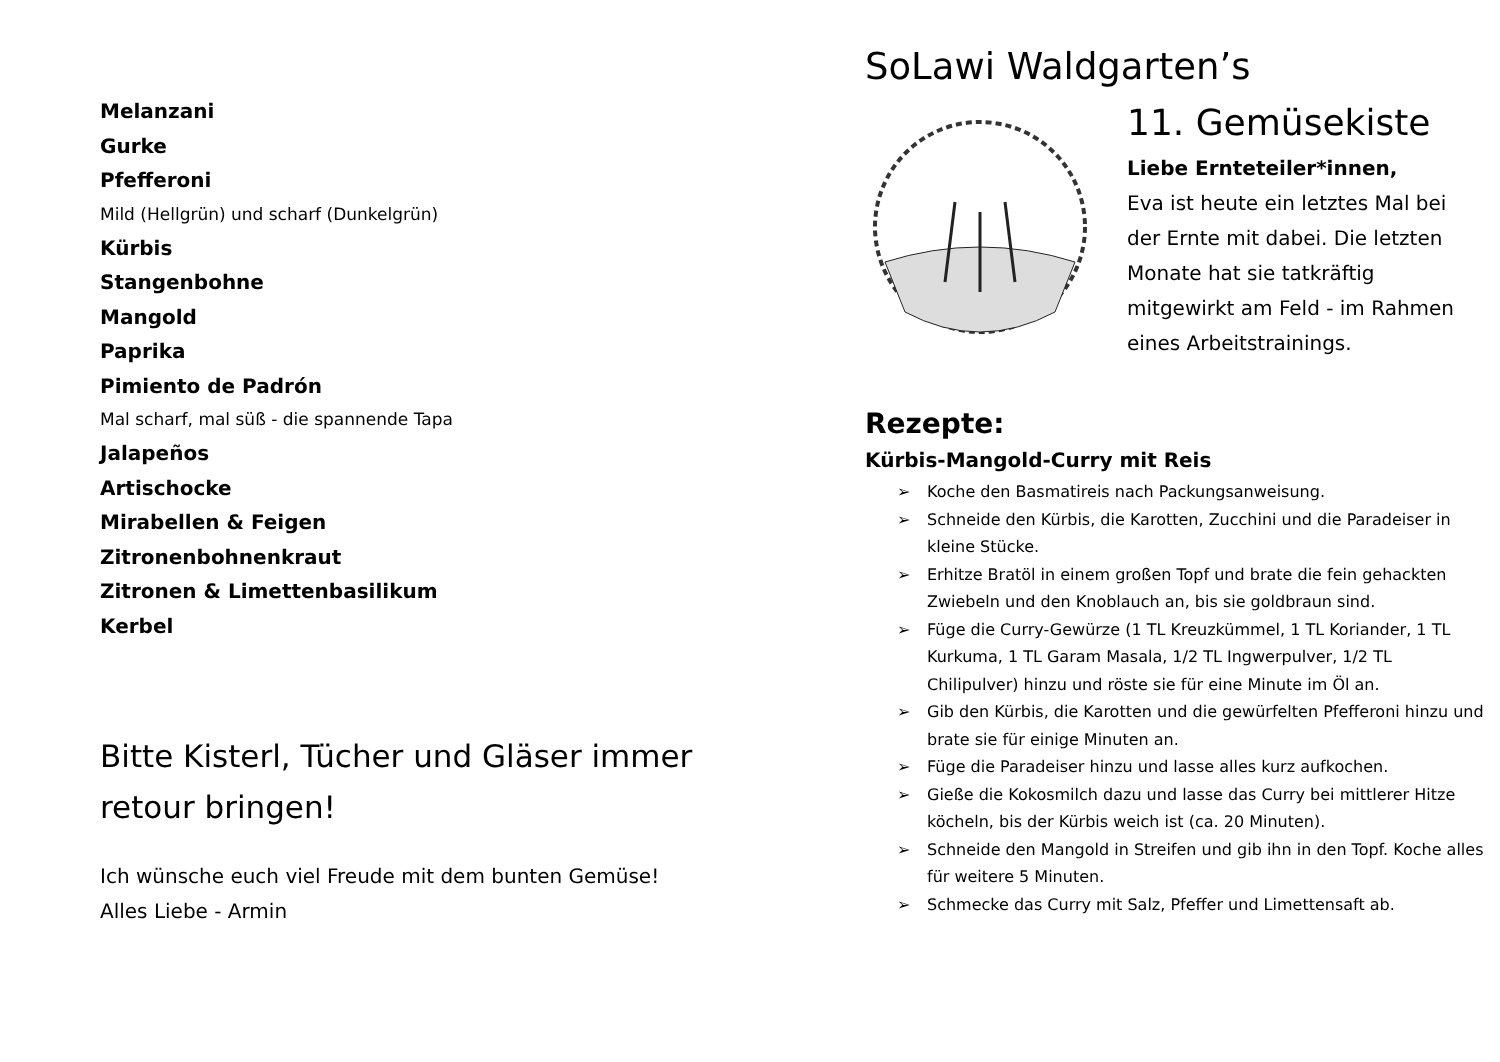Melanzani
Gurke
Pfefferoni
Mild (Hellgrün) und scharf (Dunkelgrün)
Kürbis
Stangenbohne
Mangold
Paprika
Pimiento de Padrón
Mal scharf, mal süß - die spannende Tapa
Jalapeños
Artischocke
Mirabellen & Feigen
Zitronenbohnenkraut
Zitronen & Limettenbasilikum
Kerbel
Bitte Kisterl, Tücher und Gläser immer retour bringen!
Ich wünsche euch viel Freude mit dem bunten Gemüse!
Alles Liebe - Armin
SoLawi Waldgarten’s
11. Gemüsekiste
Liebe Ernteteiler*innen,
Eva ist heute ein letztes Mal bei der Ernte mit dabei. Die letzten Monate hat sie tatkräftig mitgewirkt am Feld - im Rahmen eines Arbeitstrainings.
Rezepte:
Kürbis-Mangold-Curry mit Reis
➢ Koche den Basmatireis nach Packungsanweisung.
➢ Schneide den Kürbis, die Karotten, Zucchini und die Paradeiser in kleine Stücke.
➢ Erhitze Bratöl in einem großen Topf und brate die fein gehackten Zwiebeln und den Knoblauch an, bis sie goldbraun sind.
➢ Füge die Curry-Gewürze (1 TL Kreuzkümmel, 1 TL Koriander, 1 TL Kurkuma, 1 TL Garam Masala, 1/2 TL Ingwerpulver, 1/2 TL Chilipulver) hinzu und röste sie für eine Minute im Öl an.
➢ Gib den Kürbis, die Karotten und die gewürfelten Pfefferoni hinzu und brate sie für einige Minuten an.
➢ Füge die Paradeiser hinzu und lasse alles kurz aufkochen.
➢ Gieße die Kokosmilch dazu und lasse das Curry bei mittlerer Hitze köcheln, bis der Kürbis weich ist (ca. 20 Minuten).
➢ Schneide den Mangold in Streifen und gib ihn in den Topf. Koche alles für weitere 5 Minuten.
➢ Schmecke das Curry mit Salz, Pfeffer und Limettensaft ab.